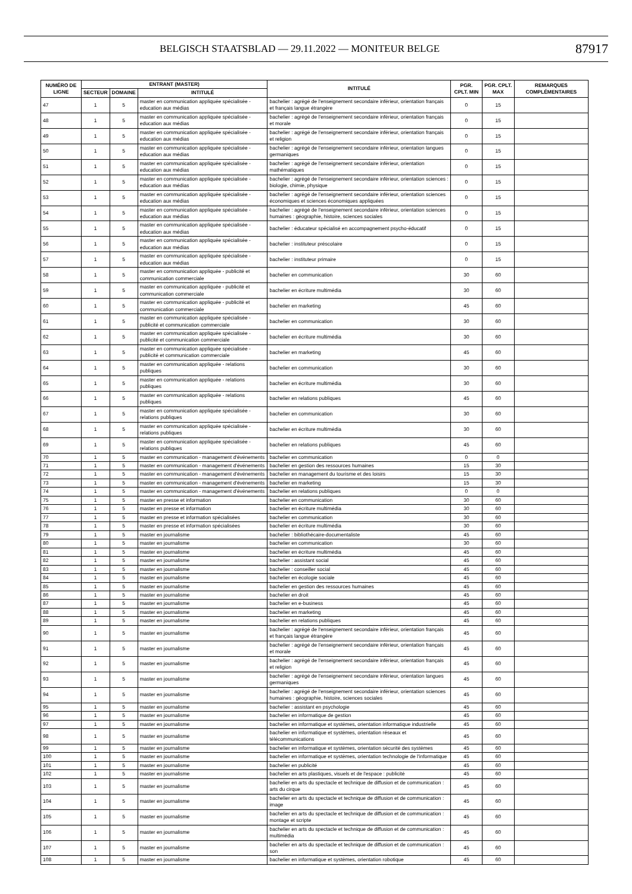BELGISCH STAATSBLAD — 29.11.2022 — MONITEUR BELGE 87917
| NUMÉRO DE LIGNE | ENTRANT (MASTER) | | | INTITULÉ | PGR. CPLT. MIN | PGR. CPLT. MAX | REMARQUES COMPLÉMENTAIRES |
| --- | --- | --- | --- | --- | --- | --- | --- |
| | SECTEUR | DOMAINE | INTITULÉ | | | | |
| 47 | 1 | 5 | master en communication appliquée spécialisée - education aux médias | bachelier : agrégé de l'enseignement secondaire inférieur, orientation français et français langue étrangère | 0 | 15 | |
| 48 | 1 | 5 | master en communication appliquée spécialisée - education aux médias | bachelier : agrégé de l'enseignement secondaire inférieur, orientation français et morale | 0 | 15 | |
| 49 | 1 | 5 | master en communication appliquée spécialisée - education aux médias | bachelier : agrégé de l'enseignement secondaire inférieur, orientation français et religion | 0 | 15 | |
| 50 | 1 | 5 | master en communication appliquée spécialisée - education aux médias | bachelier : agrégé de l'enseignement secondaire inférieur, orientation langues germaniques | 0 | 15 | |
| 51 | 1 | 5 | master en communication appliquée spécialisée - education aux médias | bachelier : agrégé de l'enseignement secondaire inférieur, orientation mathématiques | 0 | 15 | |
| 52 | 1 | 5 | master en communication appliquée spécialisée - education aux médias | bachelier : agrégé de l'enseignement secondaire inférieur, orientation sciences : biologie, chimie, physique | 0 | 15 | |
| 53 | 1 | 5 | master en communication appliquée spécialisée - education aux médias | bachelier : agrégé de l'enseignement secondaire inférieur, orientation sciences économiques et sciences économiques appliquées | 0 | 15 | |
| 54 | 1 | 5 | master en communication appliquée spécialisée - education aux médias | bachelier : agrégé de l'enseignement secondaire inférieur, orientation sciences humaines : géographie, histoire, sciences sociales | 0 | 15 | |
| 55 | 1 | 5 | master en communication appliquée spécialisée - education aux médias | bachelier : éducateur spécialisé en accompagnement psycho-éducatif | 0 | 15 | |
| 56 | 1 | 5 | master en communication appliquée spécialisée - education aux médias | bachelier : instituteur préscolaire | 0 | 15 | |
| 57 | 1 | 5 | master en communication appliquée spécialisée - education aux médias | bachelier : instituteur primaire | 0 | 15 | |
| 58 | 1 | 5 | master en communication appliquée - publicité et communication commerciale | bachelier en communication | 30 | 60 | |
| 59 | 1 | 5 | master en communication appliquée - publicité et communication commerciale | bachelier en écriture multimédia | 30 | 60 | |
| 60 | 1 | 5 | master en communication appliquée - publicité et communication commerciale | bachelier en marketing | 45 | 60 | |
| 61 | 1 | 5 | master en communication appliquée spécialisée - publicité et communication commerciale | bachelier en communication | 30 | 60 | |
| 62 | 1 | 5 | master en communication appliquée spécialisée - publicité et communication commerciale | bachelier en écriture multimédia | 30 | 60 | |
| 63 | 1 | 5 | master en communication appliquée spécialisée - publicité et communication commerciale | bachelier en marketing | 45 | 60 | |
| 64 | 1 | 5 | master en communication appliquée - relations publiques | bachelier en communication | 30 | 60 | |
| 65 | 1 | 5 | master en communication appliquée - relations publiques | bachelier en écriture multimédia | 30 | 60 | |
| 66 | 1 | 5 | master en communication appliquée - relations publiques | bachelier en relations publiques | 45 | 60 | |
| 67 | 1 | 5 | master en communication appliquée spécialisée - relations publiques | bachelier en communication | 30 | 60 | |
| 68 | 1 | 5 | master en communication appliquée spécialisée - relations publiques | bachelier en écriture multimédia | 30 | 60 | |
| 69 | 1 | 5 | master en communication appliquée spécialisée - relations publiques | bachelier en relations publiques | 45 | 60 | |
| 70 | 1 | 5 | master en communication - management d'événements | bachelier en communication | 0 | 0 | |
| 71 | 1 | 5 | master en communication - management d'événements | bachelier en gestion des ressources humaines | 15 | 30 | |
| 72 | 1 | 5 | master en communication - management d'événements | bachelier en management du tourisme et des loisirs | 15 | 30 | |
| 73 | 1 | 5 | master en communication - management d'événements | bachelier en marketing | 15 | 30 | |
| 74 | 1 | 5 | master en communication - management d'événements | bachelier en relations publiques | 0 | 0 | |
| 75 | 1 | 5 | master en presse et information | bachelier en communication | 30 | 60 | |
| 76 | 1 | 5 | master en presse et information | bachelier en écriture multimédia | 30 | 60 | |
| 77 | 1 | 5 | master en presse et information spécialisées | bachelier en communication | 30 | 60 | |
| 78 | 1 | 5 | master en presse et information spécialisées | bachelier en écriture multimédia | 30 | 60 | |
| 79 | 1 | 5 | master en journalisme | bachelier : bibliothécaire-documentaliste | 45 | 60 | |
| 80 | 1 | 5 | master en journalisme | bachelier en communication | 30 | 60 | |
| 81 | 1 | 5 | master en journalisme | bachelier en écriture multimédia | 45 | 60 | |
| 82 | 1 | 5 | master en journalisme | bachelier : assistant social | 45 | 60 | |
| 83 | 1 | 5 | master en journalisme | bachelier : conseiller social | 45 | 60 | |
| 84 | 1 | 5 | master en journalisme | bachelier en écologie sociale | 45 | 60 | |
| 85 | 1 | 5 | master en journalisme | bachelier en gestion des ressources humaines | 45 | 60 | |
| 86 | 1 | 5 | master en journalisme | bachelier en droit | 45 | 60 | |
| 87 | 1 | 5 | master en journalisme | bachelier en e-business | 45 | 60 | |
| 88 | 1 | 5 | master en journalisme | bachelier en marketing | 45 | 60 | |
| 89 | 1 | 5 | master en journalisme | bachelier en relations publiques | 45 | 60 | |
| 90 | 1 | 5 | master en journalisme | bachelier : agrégé de l'enseignement secondaire inférieur, orientation français et français langue étrangère | 45 | 60 | |
| 91 | 1 | 5 | master en journalisme | bachelier : agrégé de l'enseignement secondaire inférieur, orientation français et morale | 45 | 60 | |
| 92 | 1 | 5 | master en journalisme | bachelier : agrégé de l'enseignement secondaire inférieur, orientation français et religion | 45 | 60 | |
| 93 | 1 | 5 | master en journalisme | bachelier : agrégé de l'enseignement secondaire inférieur, orientation langues germaniques | 45 | 60 | |
| 94 | 1 | 5 | master en journalisme | bachelier : agrégé de l'enseignement secondaire inférieur, orientation sciences humaines : géographie, histoire, sciences sociales | 45 | 60 | |
| 95 | 1 | 5 | master en journalisme | bachelier : assistant en psychologie | 45 | 60 | |
| 96 | 1 | 5 | master en journalisme | bachelier en informatique de gestion | 45 | 60 | |
| 97 | 1 | 5 | master en journalisme | bachelier en informatique et systèmes, orientation informatique industrielle | 45 | 60 | |
| 98 | 1 | 5 | master en journalisme | bachelier en informatique et systèmes, orientation réseaux et télécommunications | 45 | 60 | |
| 99 | 1 | 5 | master en journalisme | bachelier en informatique et systèmes, orientation sécurité des systèmes | 45 | 60 | |
| 100 | 1 | 5 | master en journalisme | bachelier en informatique et systèmes, orientation technologie de l'informatique | 45 | 60 | |
| 101 | 1 | 5 | master en journalisme | bachelier en publicité | 45 | 60 | |
| 102 | 1 | 5 | master en journalisme | bachelier en arts plastiques, visuels et de l'espace : publicité | 45 | 60 | |
| 103 | 1 | 5 | master en journalisme | bachelier en arts du spectacle et technique de diffusion et de communication : arts du cirque | 45 | 60 | |
| 104 | 1 | 5 | master en journalisme | bachelier en arts du spectacle et technique de diffusion et de communication : image | 45 | 60 | |
| 105 | 1 | 5 | master en journalisme | bachelier en arts du spectacle et technique de diffusion et de communication : montage et scripte | 45 | 60 | |
| 106 | 1 | 5 | master en journalisme | bachelier en arts du spectacle et technique de diffusion et de communication : multimédia | 45 | 60 | |
| 107 | 1 | 5 | master en journalisme | bachelier en arts du spectacle et technique de diffusion et de communication : son | 45 | 60 | |
| 108 | 1 | 5 | master en journalisme | bachelier en informatique et systèmes, orientation robotique | 45 | 60 | |